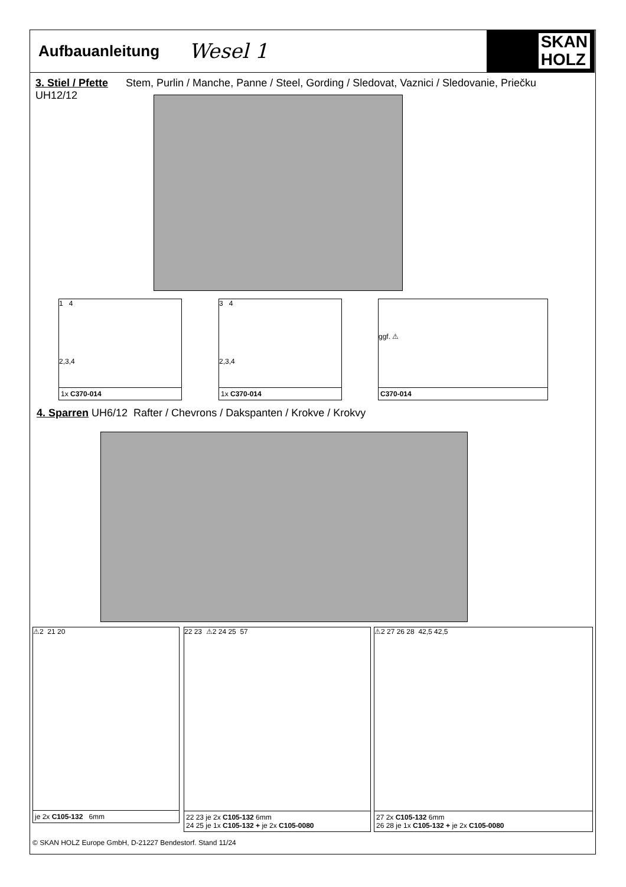Aufbauanleitung Wesel 1
SKAN
HOLZ
3. Stiel / Pfette Stem, Purlin / Manche, Panne / Steel, Gording / Sledovat, Vaznici / Sledovanie, Priečku
UH12/12
1 4
2,3,4
1x C370-014
3 4
2,3,4
1x C370-014
ggf. ⚠
C370-014
4. Sparren UH6/12 Rafter / Chevrons / Dakspanten / Krokve / Krokvy
⚠2 21 20
je 2x C105-132 6mm
22 23 ⚠2 24 25 57
22 23 je 2x C105-132 6mm
24 25 je 1x C105-132 + je 2x C105-0080
⚠2 27 26 28 42,5 42,5
27 2x C105-132 6mm
26 28 je 1x C105-132 + je 2x C105-0080
© SKAN HOLZ Europe GmbH, D-21227 Bendestorf. Stand 11/24